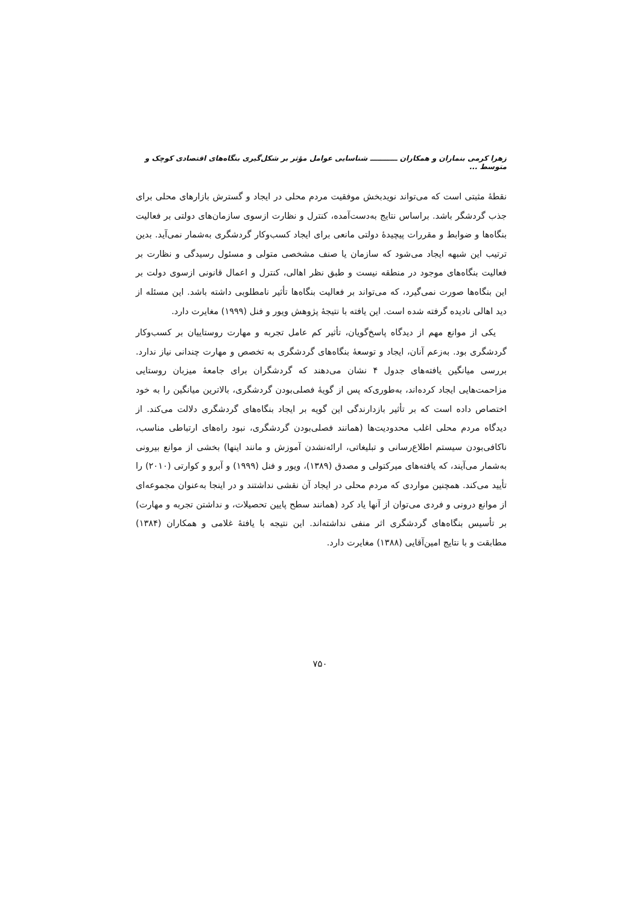زهرا کرمی بنماران و همکاران ـــــــــــ شناسایی عوامل مؤثر بر شکل‌گیری بنگاه‌های اقتصادی کوچک و متوسط ...
نقطهٔ مثبتی است که می‌تواند نویدبخش موفقیت مردم محلی در ایجاد و گسترش بازارهای محلی برای جذب گردشگر باشد. براساس نتایج به‌دست‌آمده، کنترل و نظارت ازسوی سازمان‌های دولتی بر فعالیت بنگاه‌ها و ضوابط و مقررات پیچیدهٔ دولتی مانعی برای ایجاد کسب‌وکار گردشگری به‌شمار نمی‌آید. بدین ترتیب این شبهه ایجاد می‌شود که سازمان یا صنف مشخصی متولی و مسئول رسیدگی و نظارت بر فعالیت بنگاه‌های موجود در منطقه نیست و طبق نظر اهالی، کنترل و اعمال قانونی ازسوی دولت بر این بنگاه‌ها صورت نمی‌گیرد، که می‌تواند بر فعالیت بنگاه‌ها تأثیر نامطلوبی داشته باشد. این مسئله از دید اهالی نادیده گرفته شده است. این یافته با نتیجهٔ پژوهش ویور و فنل (۱۹۹۹) مغایرت دارد.
یکی از موانع مهم از دیدگاه پاسخ‌گویان، تأثیر کم عامل تجربه و مهارت روستاییان بر کسب‌وکار گردشگری بود. به‌زعم آنان، ایجاد و توسعهٔ بنگاه‌های گردشگری به تخصص و مهارت چندانی نیاز ندارد. بررسی میانگین یافته‌های جدول ۴ نشان می‌دهند که گردشگران برای جامعهٔ میزبان روستایی مزاحمت‌هایی ایجاد کرده‌اند، به‌طوری‌که پس از گویهٔ فصلی‌بودن گردشگری، بالاترین میانگین را به خود اختصاص داده است که بر تأثیر بازدارندگی این گویه بر ایجاد بنگاه‌های گردشگری دلالت می‌کند. از دیدگاه مردم محلی اغلب محدودیت‌ها (همانند فصلی‌بودن گردشگری، نبود راه‌های ارتباطی مناسب، ناکافی‌بودن سیستم اطلاع‌رسانی و تبلیغاتی، ارائه‌نشدن آموزش و مانند اینها) بخشی از موانع بیرونی به‌شمار می‌آیند، که یافته‌های میرکتولی و مصدق (۱۳۸۹)، ویور و فنل (۱۹۹۹) و آبرو و کوارتی (۲۰۱۰) را تأیید می‌کند. همچنین مواردی که مردم محلی در ایجاد آن نقشی نداشتند و در اینجا به‌عنوان مجموعه‌ای از موانع درونی و فردی می‌توان از آنها یاد کرد (همانند سطح پایین تحصیلات، و نداشتن تجربه و مهارت) بر تأسیس بنگاه‌های گردشگری اثر منفی نداشته‌اند. این نتیجه با یافتهٔ غلامی و همکاران (۱۳۸۴) مطابقت و با نتایج امین‌آقایی (۱۳۸۸) مغایرت دارد.
۷۵۰